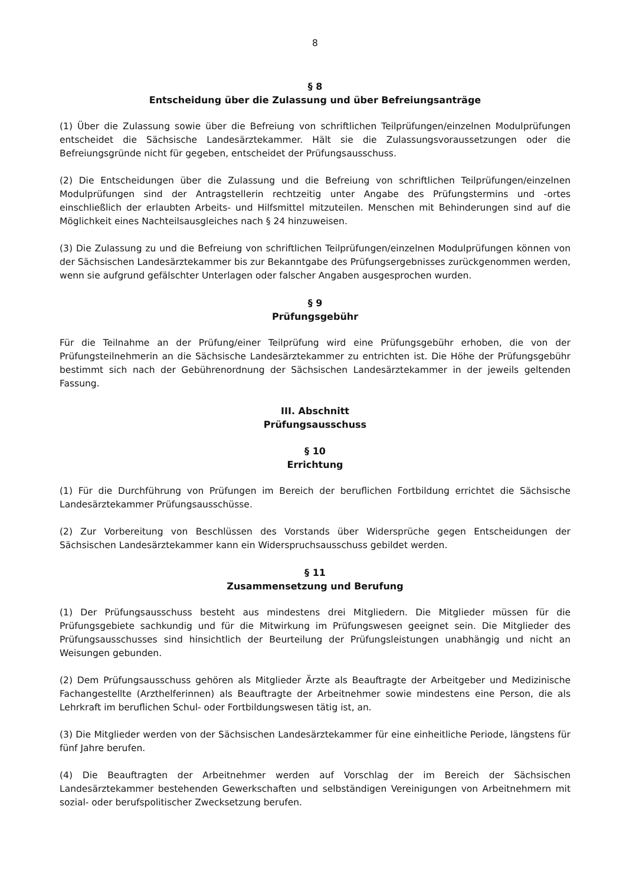8
§ 8
Entscheidung über die Zulassung und über Befreiungsanträge
(1) Über die Zulassung sowie über die Befreiung von schriftlichen Teilprüfungen/einzelnen Modulprüfungen entscheidet die Sächsische Landesärztekammer. Hält sie die Zulassungsvoraussetzungen oder die Befreiungsgründe nicht für gegeben, entscheidet der Prüfungsausschuss.
(2) Die Entscheidungen über die Zulassung und die Befreiung von schriftlichen Teilprüfungen/einzelnen Modulprüfungen sind der Antragstellerin rechtzeitig unter Angabe des Prüfungstermins und -ortes einschließlich der erlaubten Arbeits- und Hilfsmittel mitzuteilen. Menschen mit Behinderungen sind auf die Möglichkeit eines Nachteilsausgleiches nach § 24 hinzuweisen.
(3) Die Zulassung zu und die Befreiung von schriftlichen Teilprüfungen/einzelnen Modulprüfungen können von der Sächsischen Landesärztekammer bis zur Bekanntgabe des Prüfungsergebnisses zurückgenommen werden, wenn sie aufgrund gefälschter Unterlagen oder falscher Angaben ausgesprochen wurden.
§ 9
Prüfungsgebühr
Für die Teilnahme an der Prüfung/einer Teilprüfung wird eine Prüfungsgebühr erhoben, die von der Prüfungsteilnehmerin an die Sächsische Landesärztekammer zu entrichten ist. Die Höhe der Prüfungsgebühr bestimmt sich nach der Gebührenordnung der Sächsischen Landesärztekammer in der jeweils geltenden Fassung.
III. Abschnitt
Prüfungsausschuss
§ 10
Errichtung
(1) Für die Durchführung von Prüfungen im Bereich der beruflichen Fortbildung errichtet die Sächsische Landesärztekammer Prüfungsausschüsse.
(2) Zur Vorbereitung von Beschlüssen des Vorstands über Widersprüche gegen Entscheidungen der Sächsischen Landesärztekammer kann ein Widerspruchsausschuss gebildet werden.
§ 11
Zusammensetzung und Berufung
(1) Der Prüfungsausschuss besteht aus mindestens drei Mitgliedern. Die Mitglieder müssen für die Prüfungsgebiete sachkundig und für die Mitwirkung im Prüfungswesen geeignet sein. Die Mitglieder des Prüfungsausschusses sind hinsichtlich der Beurteilung der Prüfungsleistungen unabhängig und nicht an Weisungen gebunden.
(2) Dem Prüfungsausschuss gehören als Mitglieder Ärzte als Beauftragte der Arbeitgeber und Medizinische Fachangestellte (Arzthelferinnen) als Beauftragte der Arbeitnehmer sowie mindestens eine Person, die als Lehrkraft im beruflichen Schul- oder Fortbildungswesen tätig ist, an.
(3) Die Mitglieder werden von der Sächsischen Landesärztekammer für eine einheitliche Periode, längstens für fünf Jahre berufen.
(4) Die Beauftragten der Arbeitnehmer werden auf Vorschlag der im Bereich der Sächsischen Landesärztekammer bestehenden Gewerkschaften und selbständigen Vereinigungen von Arbeitnehmern mit sozial- oder berufspolitischer Zwecksetzung berufen.